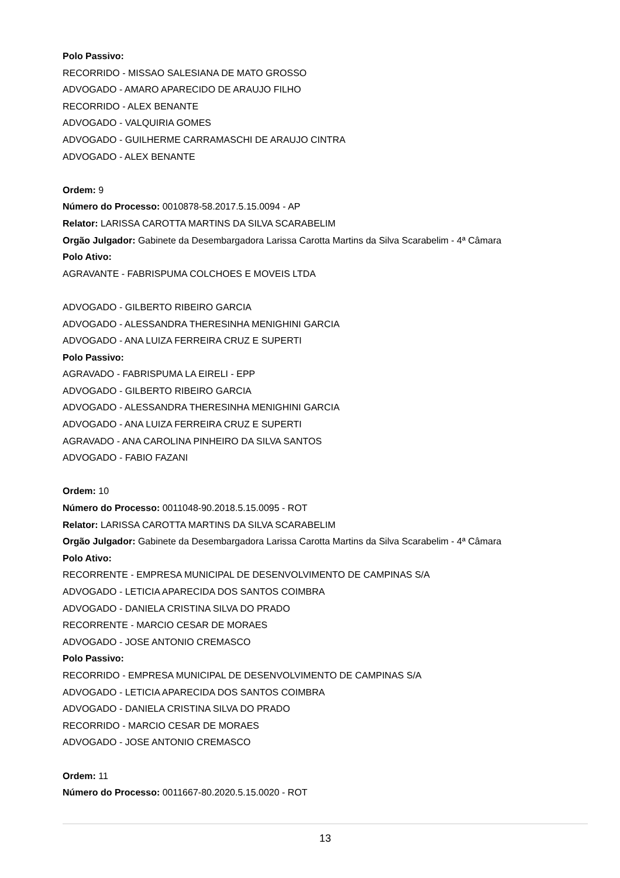Polo Passivo:
RECORRIDO - MISSAO SALESIANA DE MATO GROSSO
ADVOGADO - AMARO APARECIDO DE ARAUJO FILHO
RECORRIDO - ALEX BENANTE
ADVOGADO - VALQUIRIA GOMES
ADVOGADO - GUILHERME CARRAMASCHI DE ARAUJO CINTRA
ADVOGADO - ALEX BENANTE
Ordem: 9
Número do Processo: 0010878-58.2017.5.15.0094 - AP
Relator: LARISSA CAROTTA MARTINS DA SILVA SCARABELIM
Orgão Julgador: Gabinete da Desembargadora Larissa Carotta Martins da Silva Scarabelim - 4ª Câmara
Polo Ativo:
AGRAVANTE - FABRISPUMA COLCHOES E MOVEIS LTDA
ADVOGADO - GILBERTO RIBEIRO GARCIA
ADVOGADO - ALESSANDRA THERESINHA MENIGHINI GARCIA
ADVOGADO - ANA LUIZA FERREIRA CRUZ E SUPERTI
Polo Passivo:
AGRAVADO - FABRISPUMA LA EIRELI - EPP
ADVOGADO - GILBERTO RIBEIRO GARCIA
ADVOGADO - ALESSANDRA THERESINHA MENIGHINI GARCIA
ADVOGADO - ANA LUIZA FERREIRA CRUZ E SUPERTI
AGRAVADO - ANA CAROLINA PINHEIRO DA SILVA SANTOS
ADVOGADO - FABIO FAZANI
Ordem: 10
Número do Processo: 0011048-90.2018.5.15.0095 - ROT
Relator: LARISSA CAROTTA MARTINS DA SILVA SCARABELIM
Orgão Julgador: Gabinete da Desembargadora Larissa Carotta Martins da Silva Scarabelim - 4ª Câmara
Polo Ativo:
RECORRENTE - EMPRESA MUNICIPAL DE DESENVOLVIMENTO DE CAMPINAS S/A
ADVOGADO - LETICIA APARECIDA DOS SANTOS COIMBRA
ADVOGADO - DANIELA CRISTINA SILVA DO PRADO
RECORRENTE - MARCIO CESAR DE MORAES
ADVOGADO - JOSE ANTONIO CREMASCO
Polo Passivo:
RECORRIDO - EMPRESA MUNICIPAL DE DESENVOLVIMENTO DE CAMPINAS S/A
ADVOGADO - LETICIA APARECIDA DOS SANTOS COIMBRA
ADVOGADO - DANIELA CRISTINA SILVA DO PRADO
RECORRIDO - MARCIO CESAR DE MORAES
ADVOGADO - JOSE ANTONIO CREMASCO
Ordem: 11
Número do Processo: 0011667-80.2020.5.15.0020 - ROT
13